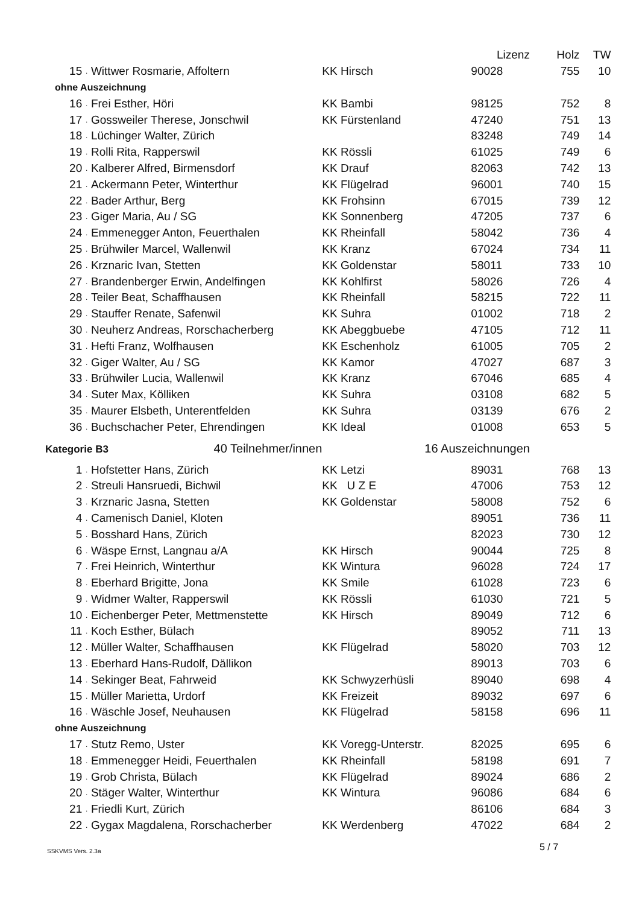| | | | | Lizenz | Holz | TW |
| 15 | . | Wittwer Rosmarie, Affoltern | KK Hirsch | 90028 | 755 | 10 |
| ohne Auszeichnung | | | | | | |
| 16 | . | Frei Esther, Höri | KK Bambi | 98125 | 752 | 8 |
| 17 | . | Gossweiler Therese, Jonschwil | KK Fürstenland | 47240 | 751 | 13 |
| 18 | . | Lüchinger Walter, Zürich | | 83248 | 749 | 14 |
| 19 | . | Rolli Rita, Rapperswil | KK Rössli | 61025 | 749 | 6 |
| 20 | . | Kalberer Alfred, Birmensdorf | KK Drauf | 82063 | 742 | 13 |
| 21 | . | Ackermann Peter, Winterthur | KK Flügelrad | 96001 | 740 | 15 |
| 22 | . | Bader Arthur, Berg | KK Frohsinn | 67015 | 739 | 12 |
| 23 | . | Giger Maria, Au / SG | KK Sonnenberg | 47205 | 737 | 6 |
| 24 | . | Emmenegger Anton, Feuerthalen | KK Rheinfall | 58042 | 736 | 4 |
| 25 | . | Brühwiler Marcel, Wallenwil | KK Kranz | 67024 | 734 | 11 |
| 26 | . | Krznaric Ivan, Stetten | KK Goldenstar | 58011 | 733 | 10 |
| 27 | . | Brandenberger Erwin, Andelfingen | KK Kohlfirst | 58026 | 726 | 4 |
| 28 | . | Teiler Beat, Schaffhausen | KK Rheinfall | 58215 | 722 | 11 |
| 29 | . | Stauffer Renate, Safenwil | KK Suhra | 01002 | 718 | 2 |
| 30 | . | Neuherz Andreas, Rorschacherberg | KK Abeggbuebe | 47105 | 712 | 11 |
| 31 | . | Hefti Franz, Wolfhausen | KK Eschenholz | 61005 | 705 | 2 |
| 32 | . | Giger Walter, Au / SG | KK Kamor | 47027 | 687 | 3 |
| 33 | . | Brühwiler Lucia, Wallenwil | KK Kranz | 67046 | 685 | 4 |
| 34 | . | Suter Max, Kölliken | KK Suhra | 03108 | 682 | 5 |
| 35 | . | Maurer Elsbeth, Unterentfelden | KK Suhra | 03139 | 676 | 2 |
| 36 | . | Buchschacher Peter, Ehrendingen | KK Ideal | 01008 | 653 | 5 |
| Kategorie B3 40 Teilnehmer/innen | | | 16 Auszeichnungen | | | |
| 1 | . | Hofstetter Hans, Zürich | KK Letzi | 89031 | 768 | 13 |
| 2 | . | Streuli Hansruedi, Bichwil | KK U Z E | 47006 | 753 | 12 |
| 3 | . | Krznaric Jasna, Stetten | KK Goldenstar | 58008 | 752 | 6 |
| 4 | . | Camenisch Daniel, Kloten | | 89051 | 736 | 11 |
| 5 | . | Bosshard Hans, Zürich | | 82023 | 730 | 12 |
| 6 | . | Wäspe Ernst, Langnau a/A | KK Hirsch | 90044 | 725 | 8 |
| 7 | . | Frei Heinrich, Winterthur | KK Wintura | 96028 | 724 | 17 |
| 8 | . | Eberhard Brigitte, Jona | KK Smile | 61028 | 723 | 6 |
| 9 | . | Widmer Walter, Rapperswil | KK Rössli | 61030 | 721 | 5 |
| 10 | . | Eichenberger Peter, Mettmenstette | KK Hirsch | 89049 | 712 | 6 |
| 11 | . | Koch Esther, Bülach | | 89052 | 711 | 13 |
| 12 | . | Müller Walter, Schaffhausen | KK Flügelrad | 58020 | 703 | 12 |
| 13 | . | Eberhard Hans-Rudolf, Dällikon | | 89013 | 703 | 6 |
| 14 | . | Sekinger Beat, Fahrweid | KK Schwyzerhüsli | 89040 | 698 | 4 |
| 15 | . | Müller Marietta, Urdorf | KK Freizeit | 89032 | 697 | 6 |
| 16 | . | Wäschle Josef, Neuhausen | KK Flügelrad | 58158 | 696 | 11 |
| ohne Auszeichnung | | | | | | |
| 17 | . | Stutz Remo, Uster | KK Voregg-Unterstr. | 82025 | 695 | 6 |
| 18 | . | Emmenegger Heidi, Feuerthalen | KK Rheinfall | 58198 | 691 | 7 |
| 19 | . | Grob Christa, Bülach | KK Flügelrad | 89024 | 686 | 2 |
| 20 | . | Stäger Walter, Winterthur | KK Wintura | 96086 | 684 | 6 |
| 21 | . | Friedli Kurt, Zürich | | 86106 | 684 | 3 |
| 22 | . | Gygax Magdalena, Rorschacherber | KK Werdenberg | 47022 | 684 | 2 |
5 / 7
SSKVMS Vers. 2.3a